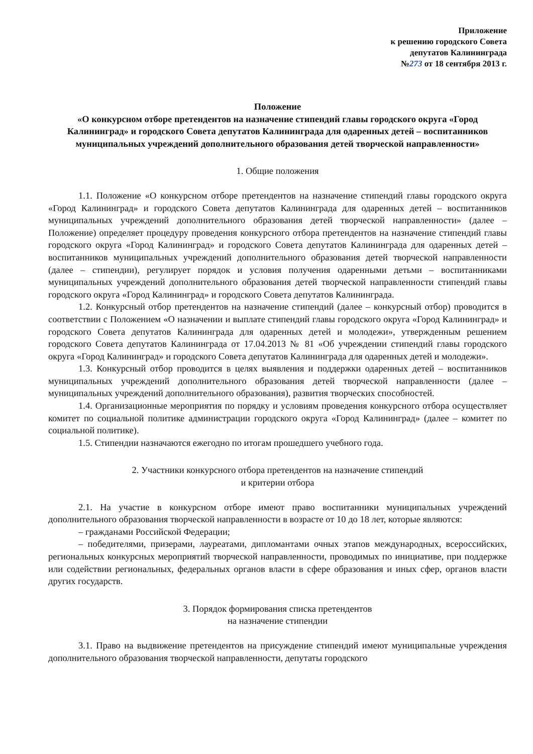Приложение
к решению городского Совета
депутатов Калининграда
№273 от 18 сентября 2013 г.
Положение
«О конкурсном отборе претендентов на назначение стипендий главы городского округа «Город Калининград» и городского Совета депутатов Калининграда для одаренных детей – воспитанников муниципальных учреждений дополнительного образования детей творческой направленности»
1. Общие положения
1.1. Положение «О конкурсном отборе претендентов на назначение стипендий главы городского округа «Город Калининград» и городского Совета депутатов Калининграда для одаренных детей – воспитанников муниципальных учреждений дополнительного образования детей творческой направленности» (далее – Положение) определяет процедуру проведения конкурсного отбора претендентов на назначение стипендий главы городского округа «Город Калининград» и городского Совета депутатов Калининграда для одаренных детей – воспитанников муниципальных учреждений дополнительного образования детей творческой направленности (далее – стипендии), регулирует порядок и условия получения одаренными детьми – воспитанниками муниципальных учреждений дополнительного образования детей творческой направленности стипендий главы городского округа «Город Калининград» и городского Совета депутатов Калининграда.
1.2. Конкурсный отбор претендентов на назначение стипендий (далее – конкурсный отбор) проводится в соответствии с Положением «О назначении и выплате стипендий главы городского округа «Город Калининград» и городского Совета депутатов Калининграда для одаренных детей и молодежи», утвержденным решением городского Совета депутатов Калининграда от 17.04.2013 № 81 «Об учреждении стипендий главы городского округа «Город Калининград» и городского Совета депутатов Калининграда для одаренных детей и молодежи».
1.3. Конкурсный отбор проводится в целях выявления и поддержки одаренных детей – воспитанников муниципальных учреждений дополнительного образования детей творческой направленности (далее – муниципальных учреждений дополнительного образования), развития творческих способностей.
1.4. Организационные мероприятия по порядку и условиям проведения конкурсного отбора осуществляет комитет по социальной политике администрации городского округа «Город Калининград» (далее – комитет по социальной политике).
1.5. Стипендии назначаются ежегодно по итогам прошедшего учебного года.
2. Участники конкурсного отбора претендентов на назначение стипендий
и критерии отбора
2.1. На участие в конкурсном отборе имеют право воспитанники муниципальных учреждений дополнительного образования творческой направленности в возрасте от 10 до 18 лет, которые являются:
– гражданами Российской Федерации;
– победителями, призерами, лауреатами, дипломантами очных этапов международных, всероссийских, региональных конкурсных мероприятий творческой направленности, проводимых по инициативе, при поддержке или содействии региональных, федеральных органов власти в сфере образования и иных сфер, органов власти других государств.
3. Порядок формирования списка претендентов
на назначение стипендии
3.1. Право на выдвижение претендентов на присуждение стипендий имеют муниципальные учреждения дополнительного образования творческой направленности, депутаты городского